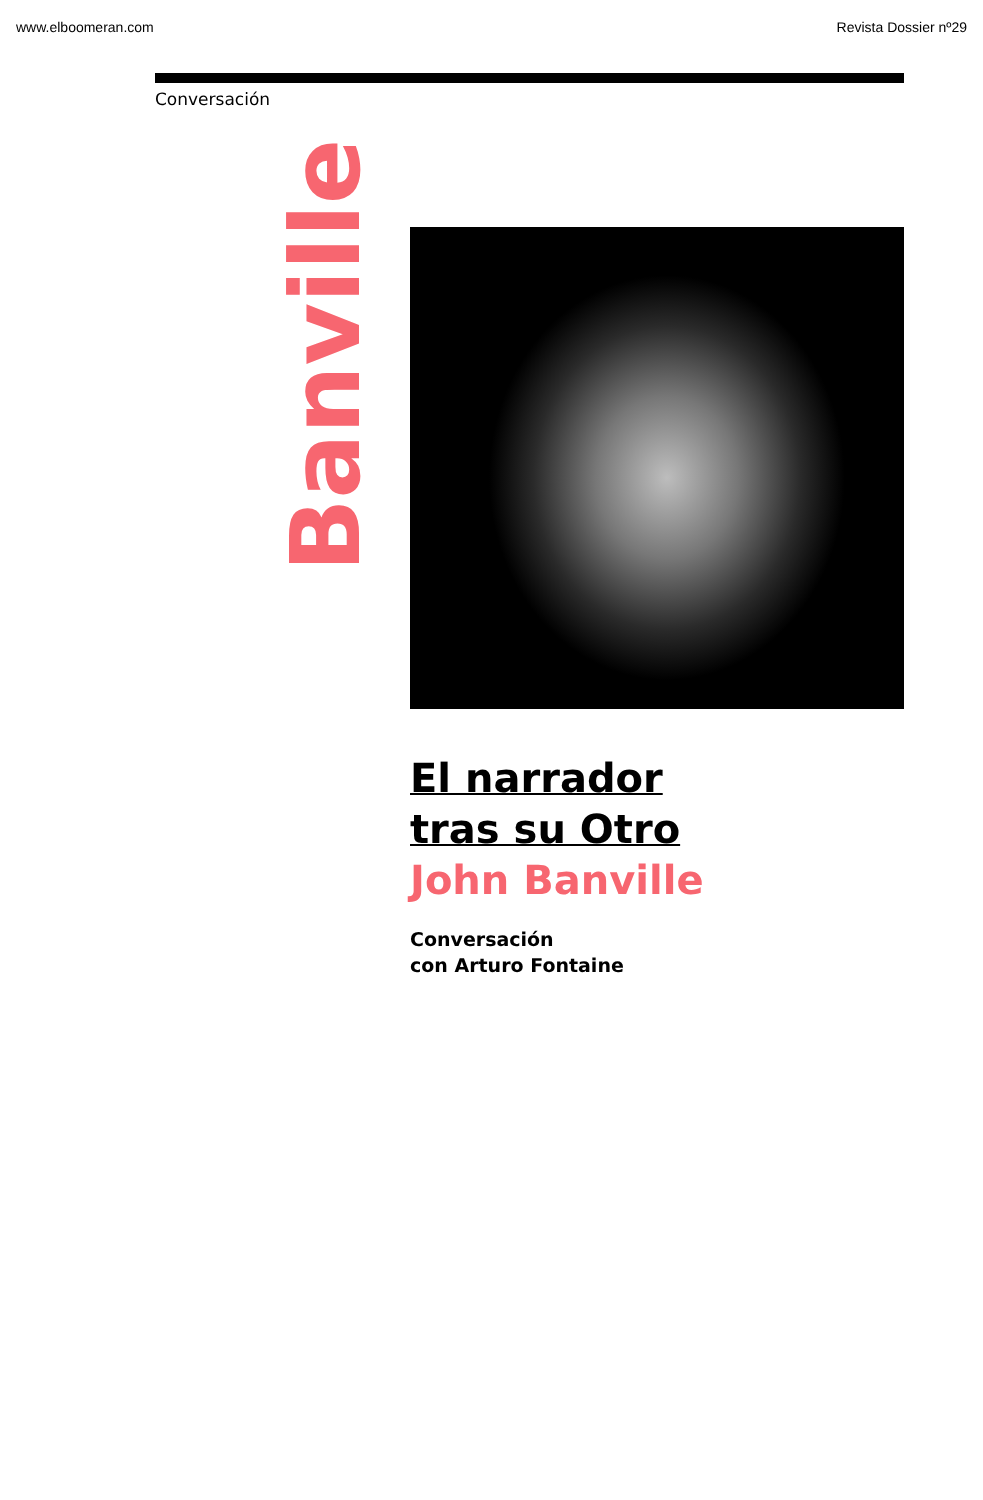www.elboomeran.com Revista Dossier nº29
Conversación
Banville
El narrador
tras su Otro
John Banville
Conversación
con Arturo Fontaine